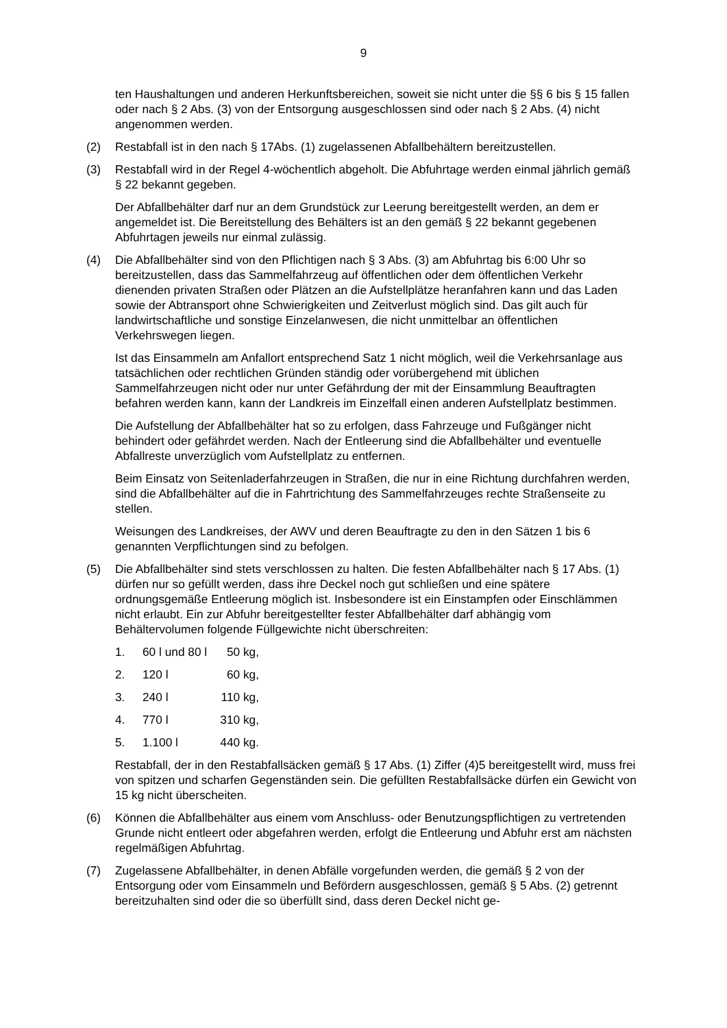9
ten Haushaltungen und anderen Herkunftsbereichen, soweit sie nicht unter die §§ 6 bis § 15 fallen oder nach § 2 Abs. (3) von der Entsorgung ausgeschlossen sind oder nach § 2 Abs. (4) nicht angenommen werden.
(2) Restabfall ist in den nach § 17Abs. (1) zugelassenen Abfallbehältern bereitzustellen.
(3) Restabfall wird in der Regel 4-wöchentlich abgeholt. Die Abfuhrtage werden einmal jährlich gemäß § 22 bekannt gegeben.
Der Abfallbehälter darf nur an dem Grundstück zur Leerung bereitgestellt werden, an dem er angemeldet ist. Die Bereitstellung des Behälters ist an den gemäß § 22 bekannt gegebenen Abfuhrtagen jeweils nur einmal zulässig.
(4) Die Abfallbehälter sind von den Pflichtigen nach § 3 Abs. (3) am Abfuhrtag bis 6:00 Uhr so bereitzustellen, dass das Sammelfahrzeug auf öffentlichen oder dem öffentlichen Verkehr dienenden privaten Straßen oder Plätzen an die Aufstellplätze heranfahren kann und das Laden sowie der Abtransport ohne Schwierigkeiten und Zeitverlust möglich sind. Das gilt auch für landwirtschaftliche und sonstige Einzelanwesen, die nicht unmittelbar an öffentlichen Verkehrswegen liegen.
Ist das Einsammeln am Anfallort entsprechend Satz 1 nicht möglich, weil die Verkehrsanlage aus tatsächlichen oder rechtlichen Gründen ständig oder vorübergehend mit üblichen Sammelfahrzeugen nicht oder nur unter Gefährdung der mit der Einsammlung Beauftragten befahren werden kann, kann der Landkreis im Einzelfall einen anderen Aufstellplatz bestimmen.
Die Aufstellung der Abfallbehälter hat so zu erfolgen, dass Fahrzeuge und Fußgänger nicht behindert oder gefährdet werden. Nach der Entleerung sind die Abfallbehälter und eventuelle Abfallreste unverzüglich vom Aufstellplatz zu entfernen.
Beim Einsatz von Seitenladerfahrzeugen in Straßen, die nur in eine Richtung durchfahren werden, sind die Abfallbehälter auf die in Fahrtrichtung des Sammelfahrzeuges rechte Straßenseite zu stellen.
Weisungen des Landkreises, der AWV und deren Beauftragte zu den in den Sätzen 1 bis 6 genannten Verpflichtungen sind zu befolgen.
(5) Die Abfallbehälter sind stets verschlossen zu halten. Die festen Abfallbehälter nach § 17 Abs. (1) dürfen nur so gefüllt werden, dass ihre Deckel noch gut schließen und eine spätere ordnungsgemäße Entleerung möglich ist. Insbesondere ist ein Einstampfen oder Einschlämmen nicht erlaubt. Ein zur Abfuhr bereitgestellter fester Abfallbehälter darf abhängig vom Behältervolumen folgende Füllgewichte nicht überschreiten:
1. 60 l und 80 l 50 kg,
2. 120 l 60 kg,
3. 240 l 110 kg,
4. 770 l 310 kg,
5. 1.100 l 440 kg.
Restabfall, der in den Restabfallsäcken gemäß § 17 Abs. (1) Ziffer (4)5 bereitgestellt wird, muss frei von spitzen und scharfen Gegenständen sein. Die gefüllten Restabfallsäcke dürfen ein Gewicht von 15 kg nicht überscheiten.
(6) Können die Abfallbehälter aus einem vom Anschluss- oder Benutzungspflichtigen zu vertretenden Grunde nicht entleert oder abgefahren werden, erfolgt die Entleerung und Abfuhr erst am nächsten regelmäßigen Abfuhrtag.
(7) Zugelassene Abfallbehälter, in denen Abfälle vorgefunden werden, die gemäß § 2 von der Entsorgung oder vom Einsammeln und Befördern ausgeschlossen, gemäß § 5 Abs. (2) getrennt bereitzuhalten sind oder die so überfüllt sind, dass deren Deckel nicht ge-